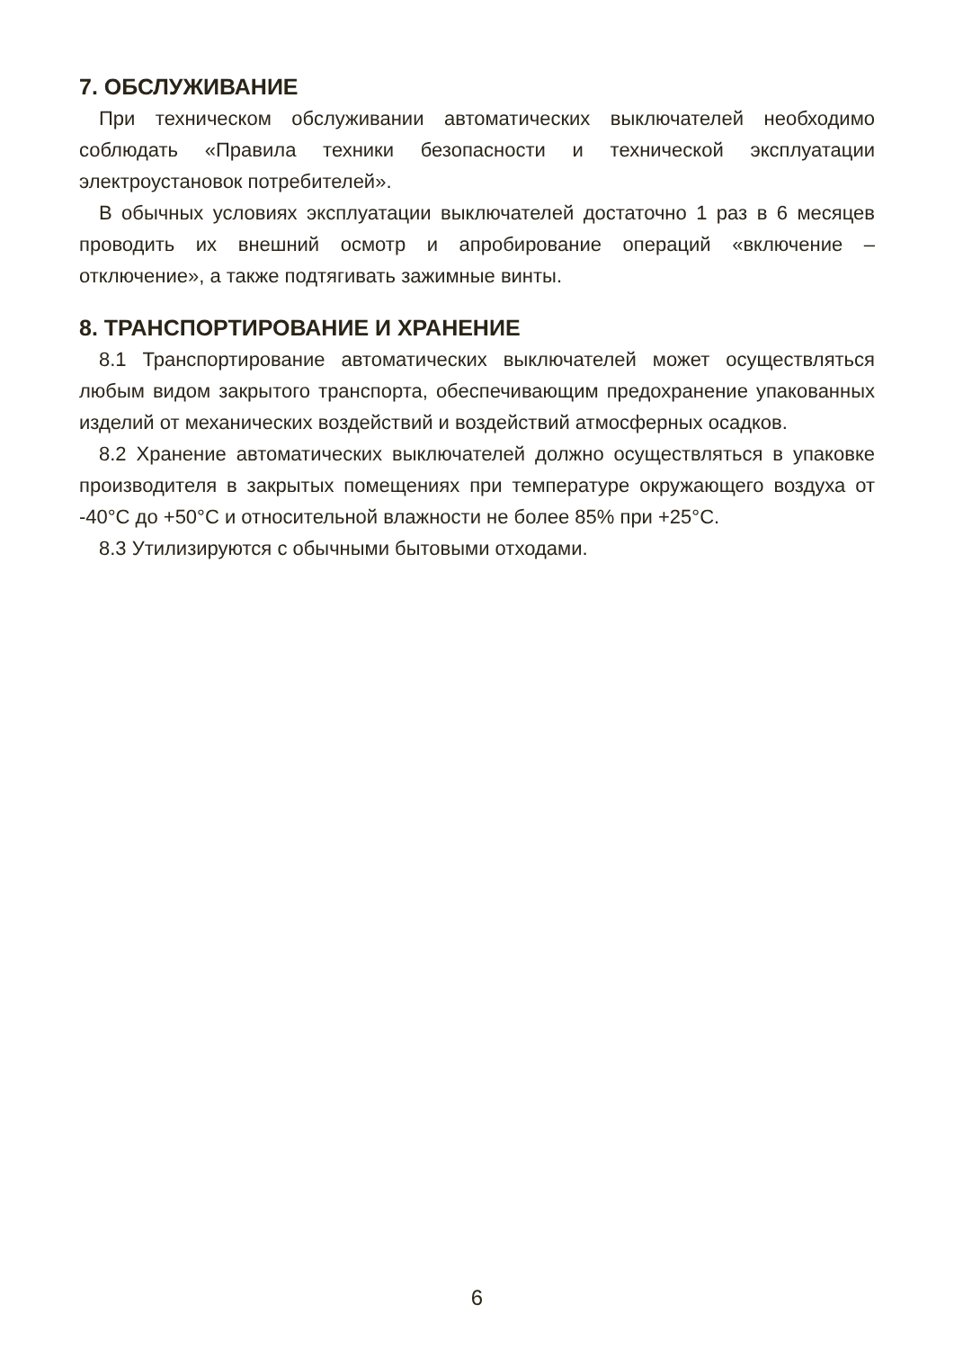7. ОБСЛУЖИВАНИЕ
При техническом обслуживании автоматических выключателей необходимо соблюдать «Правила техники безопасности и технической эксплуатации электроустановок потребителей».
В обычных условиях эксплуатации выключателей достаточно 1 раз в 6 месяцев проводить их внешний осмотр и апробирование операций «включение – отключение», а также подтягивать зажимные винты.
8. ТРАНСПОРТИРОВАНИЕ И ХРАНЕНИЕ
8.1 Транспортирование автоматических выключателей может осуществляться любым видом закрытого транспорта, обеспечивающим предохранение упакованных изделий от механических воздействий и воздействий атмосферных осадков.
8.2 Хранение автоматических выключателей должно осуществляться в упаковке производителя в закрытых помещениях при температуре окружающего воздуха от -40°С до +50°С и относительной влажности не более 85% при +25°С.
8.3 Утилизируются с обычными бытовыми отходами.
6